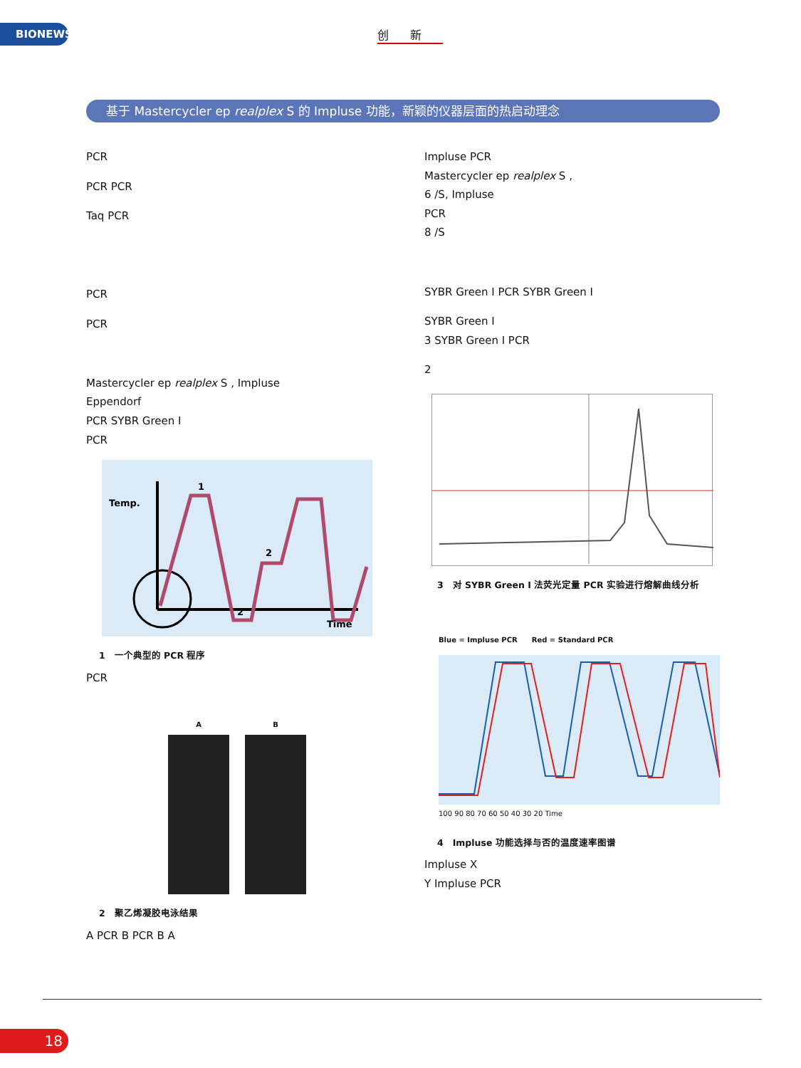BIONEWS 创新
基于 Mastercycler ep realplex S 的 Impluse 功能，新颖的仪器层面的热启动理念
PCR
PCR PCR
Taq PCR
PCR
PCR
Mastercycler ep realplex S , Impluse
Eppendorf
PCR SYBR Green I
PCR
Temp.
1
2
2
Time
1　一个典型的 PCR 程序
PCR
A B
2　聚乙烯凝胶电泳结果
A PCR B PCR B A
Impluse PCR
Mastercycler ep realplex S ,
6 /S, Impluse
PCR
8 /S
SYBR Green I PCR SYBR Green I
SYBR Green I
3 SYBR Green I PCR
2
3　对 SYBR Green I 法荧光定量 PCR 实验进行熔解曲线分析
Blue = Impluse PCR　　Red = Standard PCR
100 90 80 70 60 50 40 30 20 Time
4　Impluse 功能选择与否的温度速率图谱
Impluse X
Y Impluse PCR
18